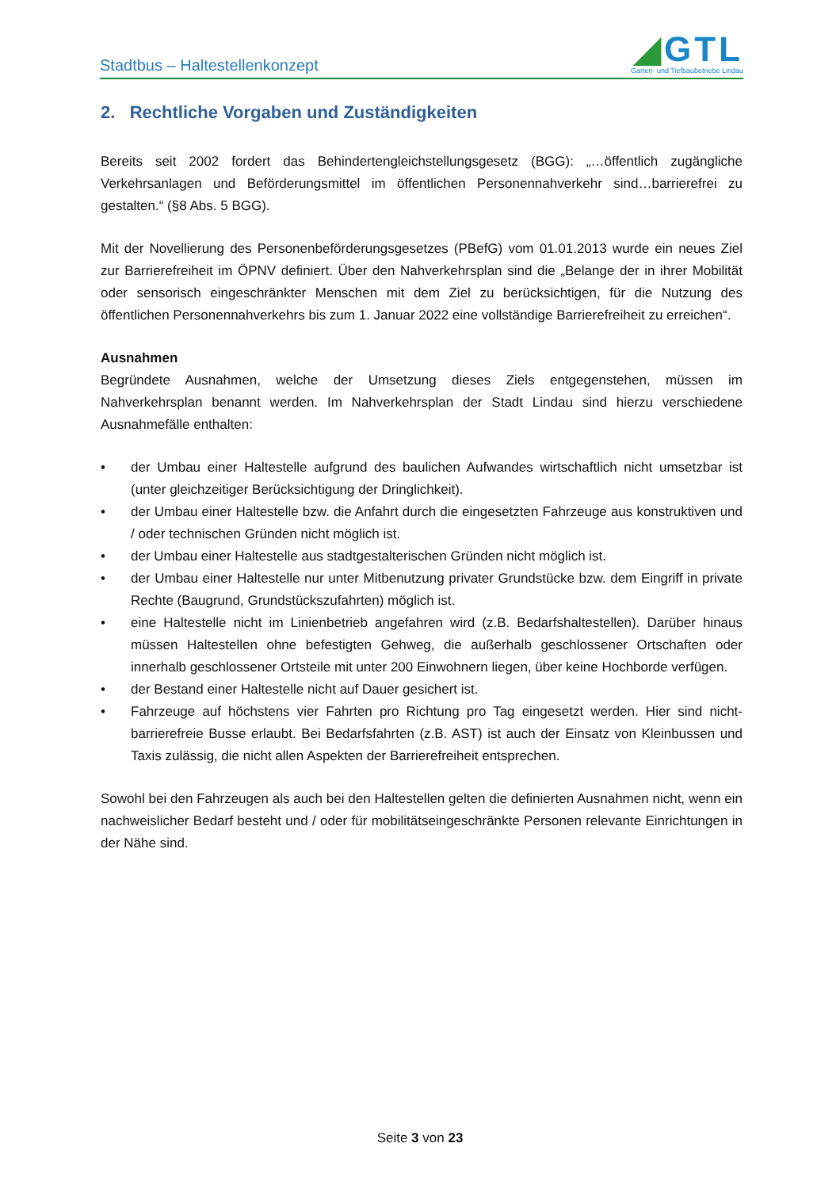Stadtbus – Haltestellenkonzept
◢GTL
Garten- und Tiefbaubetriebe Lindau
2. Rechtliche Vorgaben und Zuständigkeiten
Bereits seit 2002 fordert das Behindertengleichstellungsgesetz (BGG): „…öffentlich zugängliche Verkehrsanlagen und Beförderungsmittel im öffentlichen Personennahverkehr sind…barrierefrei zu gestalten.“ (§8 Abs. 5 BGG).
Mit der Novellierung des Personenbeförderungsgesetzes (PBefG) vom 01.01.2013 wurde ein neues Ziel zur Barrierefreiheit im ÖPNV definiert. Über den Nahverkehrsplan sind die „Belange der in ihrer Mobilität oder sensorisch eingeschränkter Menschen mit dem Ziel zu berücksichtigen, für die Nutzung des öffentlichen Personennahverkehrs bis zum 1. Januar 2022 eine vollständige Barrierefreiheit zu erreichen“.
Ausnahmen
Begründete Ausnahmen, welche der Umsetzung dieses Ziels entgegenstehen, müssen im Nahverkehrsplan benannt werden. Im Nahverkehrsplan der Stadt Lindau sind hierzu verschiedene Ausnahmefälle enthalten:
• der Umbau einer Haltestelle aufgrund des baulichen Aufwandes wirtschaftlich nicht umsetzbar ist (unter gleichzeitiger Berücksichtigung der Dringlichkeit).
• der Umbau einer Haltestelle bzw. die Anfahrt durch die eingesetzten Fahrzeuge aus konstruktiven und / oder technischen Gründen nicht möglich ist.
• der Umbau einer Haltestelle aus stadtgestalterischen Gründen nicht möglich ist.
• der Umbau einer Haltestelle nur unter Mitbenutzung privater Grundstücke bzw. dem Eingriff in private Rechte (Baugrund, Grundstückszufahrten) möglich ist.
• eine Haltestelle nicht im Linienbetrieb angefahren wird (z.B. Bedarfshaltestellen). Darüber hinaus müssen Haltestellen ohne befestigten Gehweg, die außerhalb geschlossener Ortschaften oder innerhalb geschlossener Ortsteile mit unter 200 Einwohnern liegen, über keine Hochborde verfügen.
• der Bestand einer Haltestelle nicht auf Dauer gesichert ist.
• Fahrzeuge auf höchstens vier Fahrten pro Richtung pro Tag eingesetzt werden. Hier sind nicht-barrierefreie Busse erlaubt. Bei Bedarfsfahrten (z.B. AST) ist auch der Einsatz von Kleinbussen und Taxis zulässig, die nicht allen Aspekten der Barrierefreiheit entsprechen.
Sowohl bei den Fahrzeugen als auch bei den Haltestellen gelten die definierten Ausnahmen nicht, wenn ein nachweislicher Bedarf besteht und / oder für mobilitätseingeschränkte Personen relevante Einrichtungen in der Nähe sind.
Seite 3 von 23